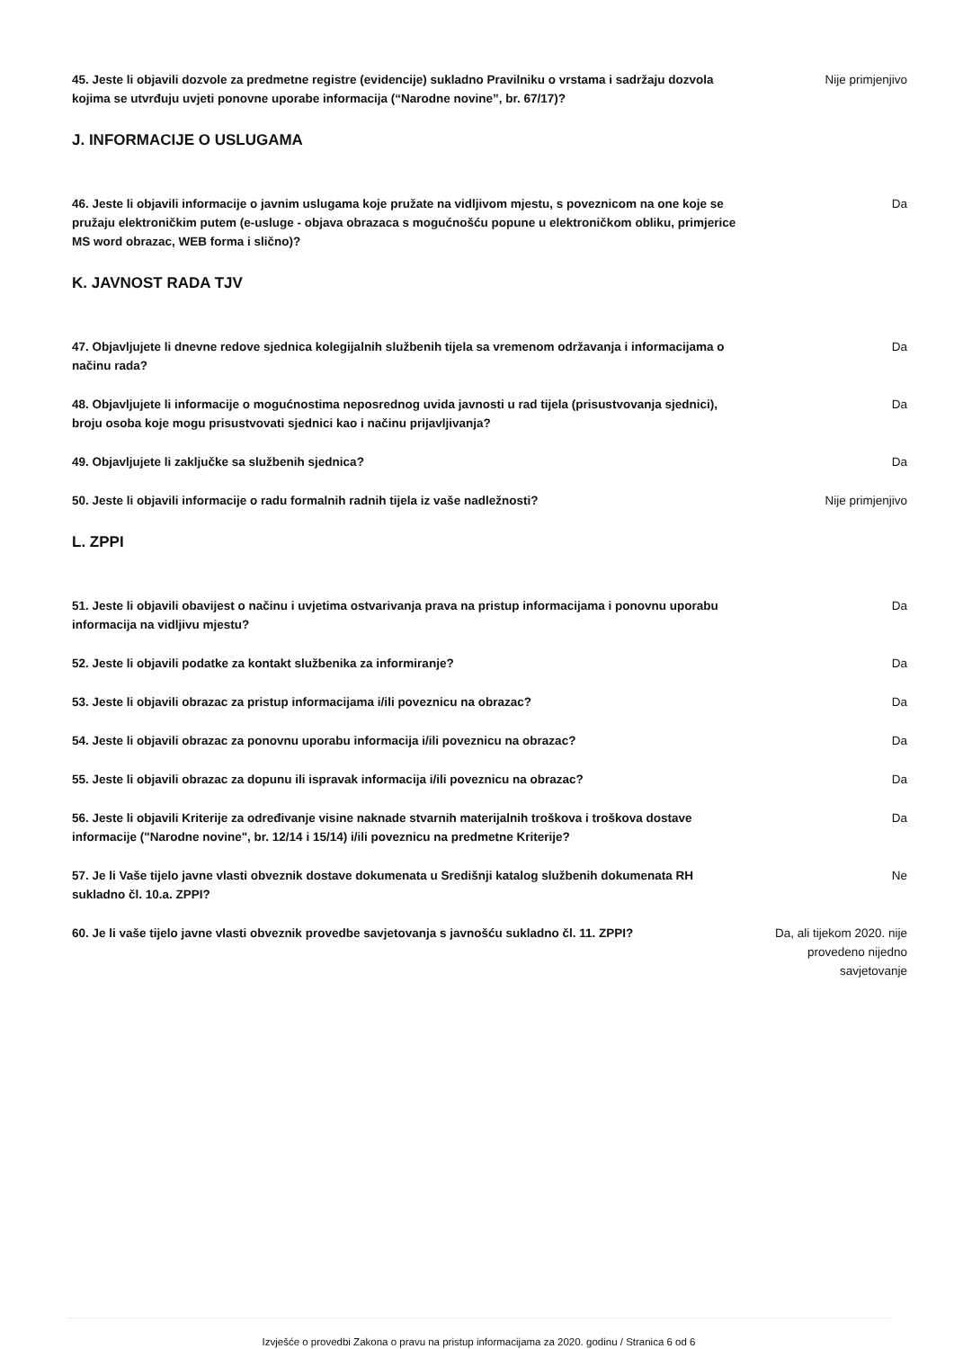45. Jeste li objavili dozvole za predmetne registre (evidencije) sukladno Pravilniku o vrstama i sadržaju dozvola kojima se utvrđuju uvjeti ponovne uporabe informacija (“Narodne novine”, br. 67/17)?
Nije primjenjivo
J. INFORMACIJE O USLUGAMA
46. Jeste li objavili informacije o javnim uslugama koje pružate na vidljivom mjestu, s poveznicom na one koje se pružaju elektroničkim putem (e-usluge - objava obrazaca s mogućnošću popune u elektroničkom obliku, primjerice MS word obrazac, WEB forma i slično)?
Da
K. JAVNOST RADA TJV
47. Objavljujete li dnevne redove sjednica kolegijalnih službenih tijela sa vremenom održavanja i informacijama o načinu rada?
Da
48. Objavljujete li informacije o mogućnostima neposrednog uvida javnosti u rad tijela (prisustvovanja sjednici), broju osoba koje mogu prisustvovati sjednici kao i načinu prijavljivanja?
Da
49. Objavljujete li zaključke sa službenih sjednica? Da
50. Jeste li objavili informacije o radu formalnih radnih tijela iz vaše nadležnosti? Nije primjenjivo
L. ZPPI
51. Jeste li objavili obavijest o načinu i uvjetima ostvarivanja prava na pristup informacijama i ponovnu uporabu informacija na vidljivu mjestu?
Da
52. Jeste li objavili podatke za kontakt službenika za informiranje? Da
53. Jeste li objavili obrazac za pristup informacijama i/ili poveznicu na obrazac? Da
54. Jeste li objavili obrazac za ponovnu uporabu informacija i/ili poveznicu na obrazac? Da
55. Jeste li objavili obrazac za dopunu ili ispravak informacija i/ili poveznicu na obrazac?
Da
56. Jeste li objavili Kriterije za određivanje visine naknade stvarnih materijalnih troškova i troškova dostave informacije ("Narodne novine", br. 12/14 i 15/14) i/ili poveznicu na predmetne Kriterije?
Da
57. Je li Vaše tijelo javne vlasti obveznik dostave dokumenata u Središnji katalog službenih dokumenata RH sukladno čl. 10.a. ZPPI?
Ne
60. Je li vaše tijelo javne vlasti obveznik provedbe savjetovanja s javnošću sukladno čl. 11. ZPPI?
Da, ali tijekom 2020. nije provedeno nijedno savjetovanje
Izvješće o provedbi Zakona o pravu na pristup informacijama za 2020. godinu / Stranica 6 od 6